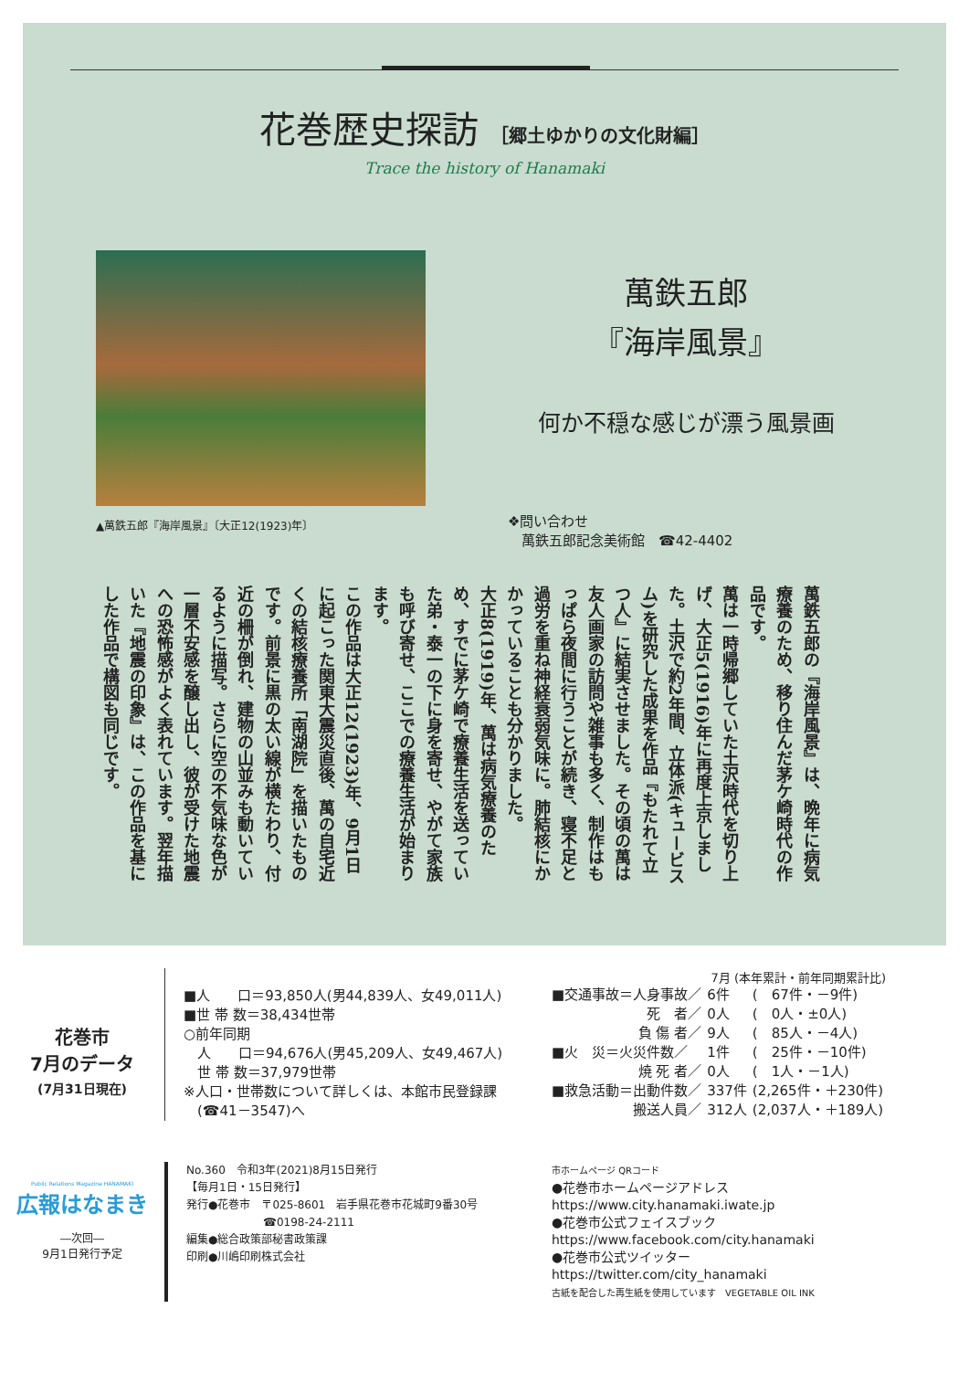花巻歴史探訪 ［郷土ゆかりの文化財編］
Trace the history of Hanamaki
▲萬鉄五郎『海岸風景』〔大正12(1923)年〕
萬鉄五郎
『海岸風景』
何か不穏な感じが漂う風景画
❖問い合わせ
　萬鉄五郎記念美術館　☎42-4402
萬鉄五郎の『海岸風景』は、晩年に病気療養のため、移り住んだ茅ケ崎時代の作品です。
萬は一時帰郷していた土沢時代を切り上げ、大正5(1916)年に再度上京しました。土沢で約2年間、立体派(キュービスム)を研究した成果を作品『もたれて立つ人』に結実させました。その頃の萬は友人画家の訪問や雑事も多く、制作はもっぱら夜間に行うことが続き、寝不足と過労を重ね神経衰弱気味に。肺結核にかかっていることも分かりました。
大正8(1919)年、萬は病気療養のため、すでに茅ケ崎で療養生活を送っていた弟・泰一の下に身を寄せ、やがて家族も呼び寄せ、ここでの療養生活が始まります。
この作品は大正12(1923)年、9月1日に起こった関東大震災直後、萬の自宅近くの結核療養所「南湖院」を描いたものです。前景に黒の太い線が横たわり、付近の柵が倒れ、建物の山並みも動いているように描写。さらに空の不気味な色が一層不安感を醸し出し、彼が受けた地震への恐怖感がよく表れています。翌年描いた『地震の印象』は、この作品を基にした作品で構図も同じです。
花巻市
7月のデータ
(7月31日現在)
■人　　口＝93,850人(男44,839人、女49,011人)
■世 帯 数＝38,434世帯
○前年同期
　人　　口＝94,676人(男45,209人、女49,467人)
　世 帯 数＝37,979世帯
※人口・世帯数について詳しくは、本館市民登録課
　(☎41－3547)へ
7月 (本年累計・前年同期累計比)
| ■交通事故＝人身事故／ | 6件 | ( 67件・－9件) |
| 死 者／ | 0人 | ( 0人・±0人) |
| 負 傷 者／ | 9人 | ( 85人・－4人) |
| ■火 災＝火災件数／ | 1件 | ( 25件・－10件) |
| 焼 死 者／ | 0人 | ( 1人・－1人) |
| ■救急活動＝出動件数／ | 337件 | (2,265件・＋230件) |
| 搬送人員／ | 312人 | (2,037人・＋189人) |
Public Relations Magazine HANAMAKI
広報はなまき
―次回―
9月1日発行予定
No.360　令和3年(2021)8月15日発行
【毎月1日・15日発行】
発行●花巻市　〒025-8601　岩手県花巻市花城町9番30号
　　　　　　　☎0198-24-2111
編集●総合政策部秘書政策課
印刷●川嶋印刷株式会社
市ホームページ QRコード
●花巻市ホームページアドレス
https://www.city.hanamaki.iwate.jp
●花巻市公式フェイスブック
https://www.facebook.com/city.hanamaki
●花巻市公式ツイッター
https://twitter.com/city_hanamaki
古紙を配合した再生紙を使用しています　VEGETABLE OIL INK